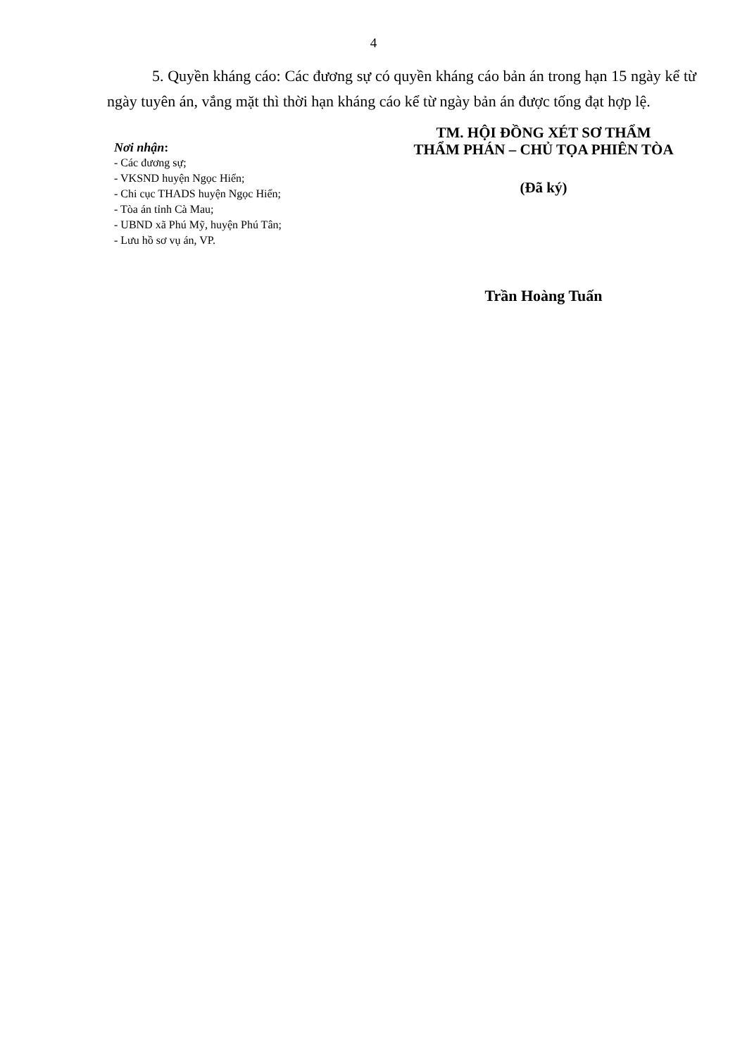4
5. Quyền kháng cáo: Các đương sự có quyền kháng cáo bản án trong hạn 15 ngày kể từ ngày tuyên án, vắng mặt thì thời hạn kháng cáo kể từ ngày bản án được tống đạt hợp lệ.
Nơi nhận:
- Các đương sự;
- VKSND huyện Ngọc Hiển;
- Chi cục THADS huyện Ngọc Hiển;
- Tòa án tỉnh Cà Mau;
- UBND xã Phú Mỹ, huyện Phú Tân;
- Lưu hồ sơ vụ án, VP.
TM. HỘI ĐỒNG XÉT SƠ THẨM
THẨM PHÁN – CHỦ TỌA PHIÊN TÒA
(Đã ký)
Trần Hoàng Tuấn